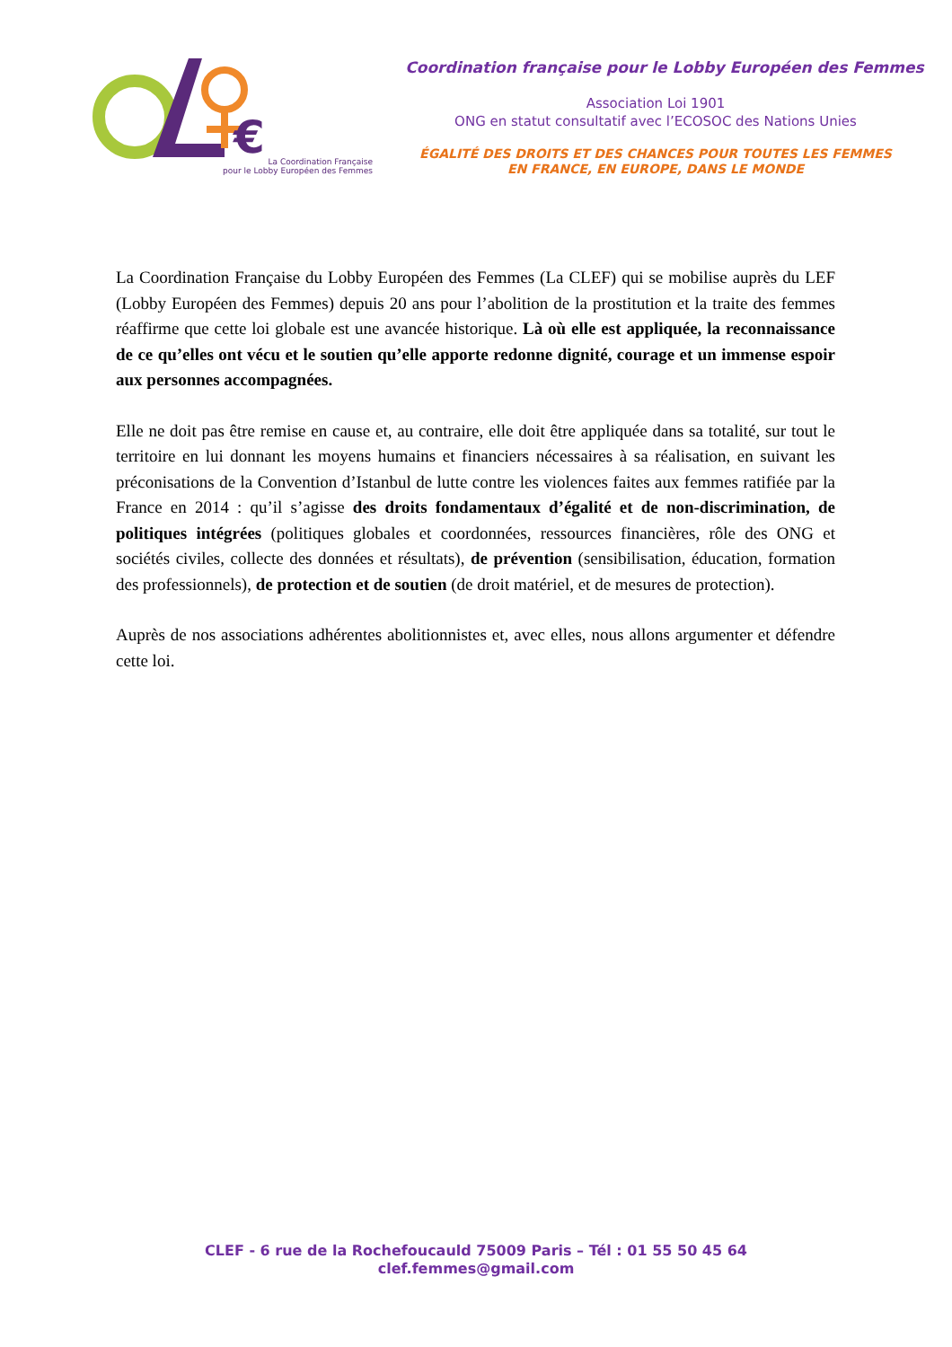€
La Coordination Française
pour le Lobby Européen des Femmes
Coordination française pour le Lobby Européen des Femmes
Association Loi 1901
ONG en statut consultatif avec l’ECOSOC des Nations Unies
ÉGALITÉ DES DROITS ET DES CHANCES POUR TOUTES LES FEMMES
EN FRANCE, EN EUROPE, DANS LE MONDE
La Coordination Française du Lobby Européen des Femmes (La CLEF) qui se mobilise auprès du LEF (Lobby Européen des Femmes) depuis 20 ans pour l’abolition de la prostitution et la traite des femmes réaffirme que cette loi globale est une avancée historique. Là où elle est appliquée, la reconnaissance de ce qu’elles ont vécu et le soutien qu’elle apporte redonne dignité, courage et un immense espoir aux personnes accompagnées.
Elle ne doit pas être remise en cause et, au contraire, elle doit être appliquée dans sa totalité, sur tout le territoire en lui donnant les moyens humains et financiers nécessaires à sa réalisation, en suivant les préconisations de la Convention d’Istanbul de lutte contre les violences faites aux femmes ratifiée par la France en 2014 : qu’il s’agisse des droits fondamentaux d’égalité et de non-discrimination, de politiques intégrées (politiques globales et coordonnées, ressources financières, rôle des ONG et sociétés civiles, collecte des données et résultats), de prévention (sensibilisation, éducation, formation des professionnels), de protection et de soutien (de droit matériel, et de mesures de protection).
Auprès de nos associations adhérentes abolitionnistes et, avec elles, nous allons argumenter et défendre cette loi.
CLEF - 6 rue de la Rochefoucauld 75009 Paris – Tél : 01 55 50 45 64
clef.femmes@gmail.com